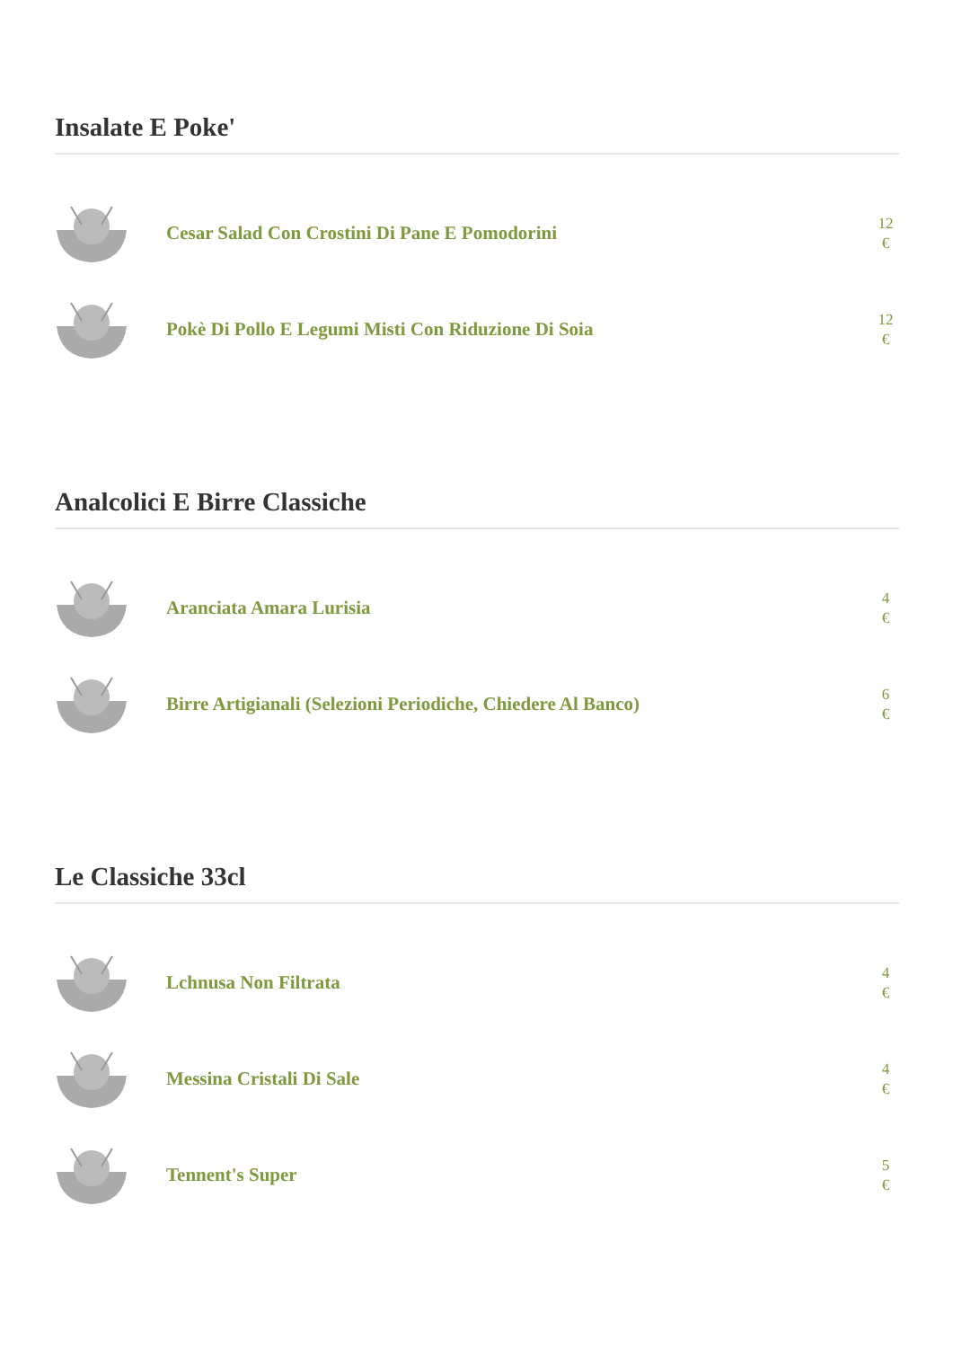Insalate E Poke'
Cesar Salad Con Crostini Di Pane E Pomodorini
12
€
Pokè Di Pollo E Legumi Misti Con Riduzione Di Soia
12
€
Analcolici E Birre Classiche
Aranciata Amara Lurisia
4
€
Birre Artigianali (Selezioni Periodiche, Chiedere Al Banco)
6
€
Le Classiche 33cl
Lchnusa Non Filtrata
4
€
Messina Cristali Di Sale
4
€
Tennent's Super
5
€